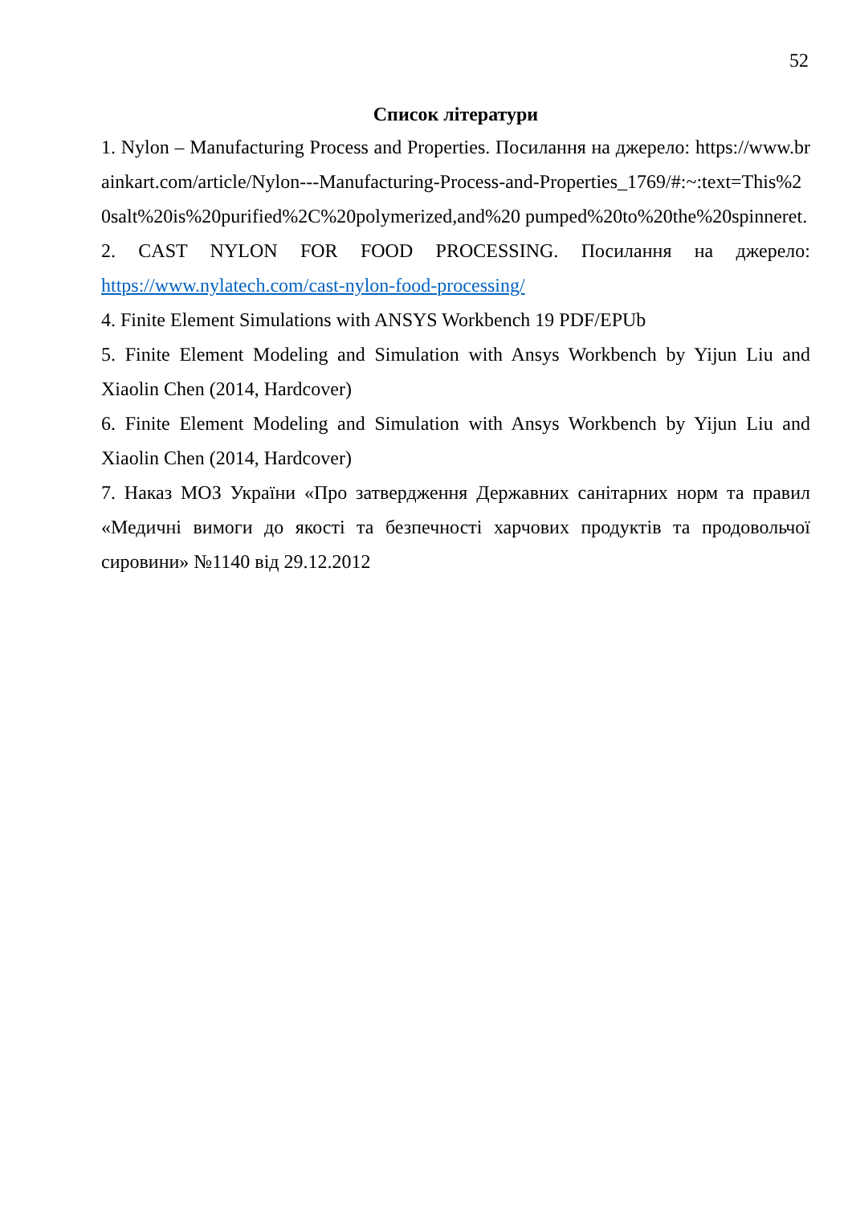52
Список літератури
1. Nylon – Manufacturing Process and Properties. Посилання на джерело: https://www.brainkart.com/article/Nylon---Manufacturing-Process-and-Properties_1769/#:~:text=This%20salt%20is%20purified%2C%20polymerized,and%20 pumped%20to%20the%20spinneret.
2. CAST NYLON FOR FOOD PROCESSING. Посилання на джерело: https://www.nylatech.com/cast-nylon-food-processing/
4. Finite Element Simulations with ANSYS Workbench 19 PDF/EPUb
5. Finite Element Modeling and Simulation with Ansys Workbench by Yijun Liu and Xiaolin Chen (2014, Hardcover)
6. Finite Element Modeling and Simulation with Ansys Workbench by Yijun Liu and Xiaolin Chen (2014, Hardcover)
7. Наказ МОЗ України «Про затвердження Державних санітарних норм та правил «Медичні вимоги до якості та безпечності харчових продуктів та продовольчої сировини» №1140 від 29.12.2012